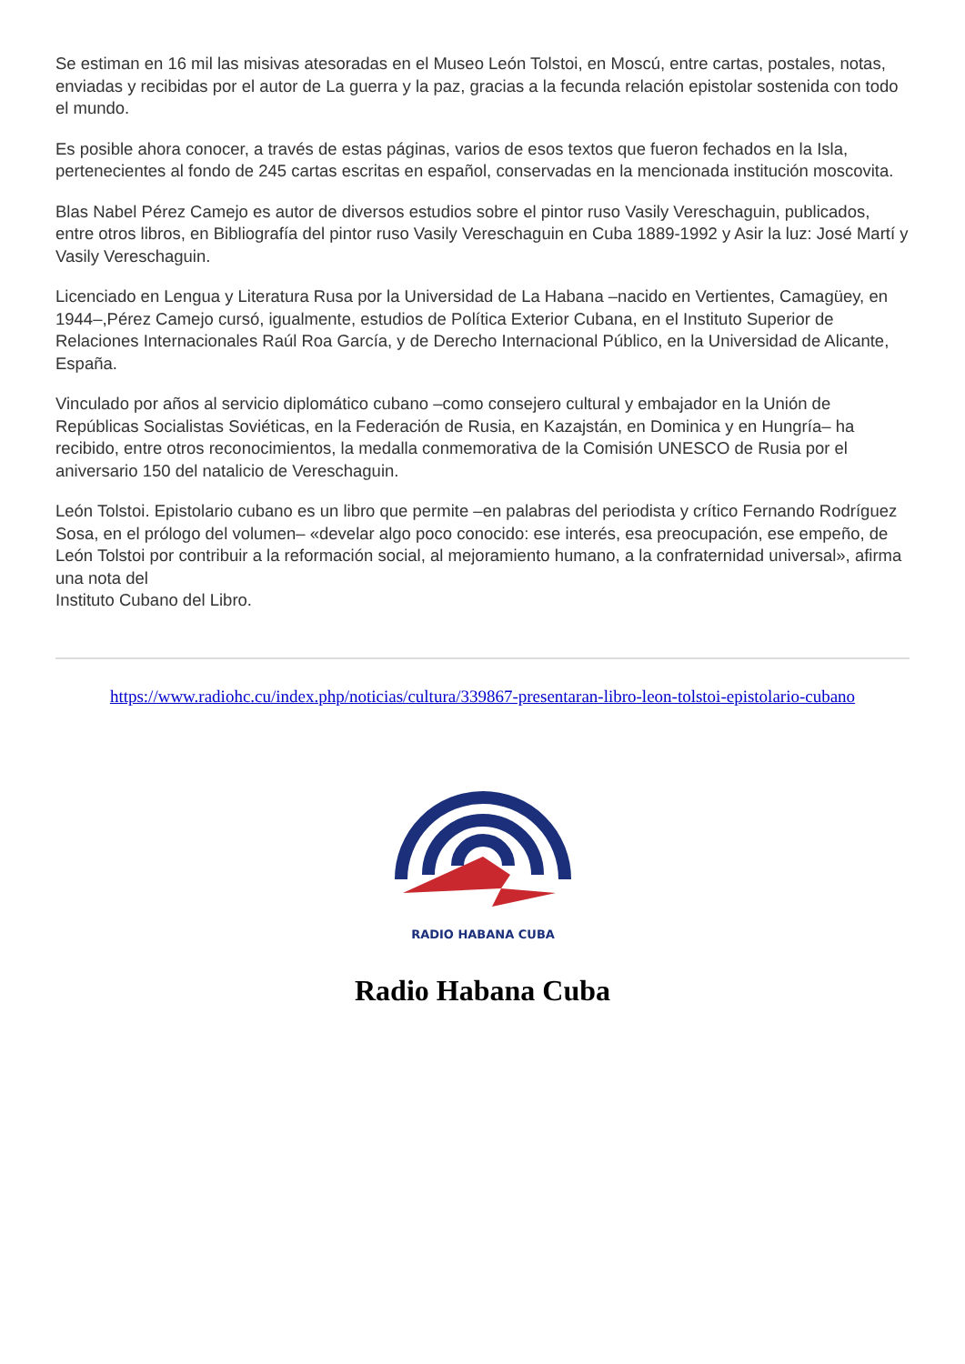Se estiman en 16 mil las misivas atesoradas en el Museo León Tolstoi, en Moscú, entre cartas, postales, notas, enviadas y recibidas por el autor de La guerra y la paz, gracias a la fecunda relación epistolar sostenida con todo el mundo.
Es posible ahora conocer, a través de estas páginas, varios de esos textos que fueron fechados en la Isla, pertenecientes al fondo de 245 cartas escritas en español, conservadas en la mencionada institución moscovita.
Blas Nabel Pérez Camejo es autor de diversos estudios sobre el pintor ruso Vasily Vereschaguin, publicados, entre otros libros, en Bibliografía del pintor ruso Vasily Vereschaguin en Cuba 1889-1992 y Asir la luz: José Martí y Vasily Vereschaguin.
Licenciado en Lengua y Literatura Rusa por la Universidad de La Habana –nacido en Vertientes, Camagüey, en 1944–,Pérez Camejo cursó, igualmente, estudios de Política Exterior Cubana, en el Instituto Superior de Relaciones Internacionales Raúl Roa García, y de Derecho Internacional Público, en la Universidad de Alicante, España.
Vinculado por años al servicio diplomático cubano –como consejero cultural y embajador en la Unión de Repúblicas Socialistas Soviéticas, en la Federación de Rusia, en Kazajstán, en Dominica y en Hungría– ha recibido, entre otros reconocimientos, la medalla conmemorativa de la Comisión UNESCO de Rusia por el aniversario 150 del natalicio de Vereschaguin.
León Tolstoi. Epistolario cubano es un libro que permite –en palabras del periodista y crítico Fernando Rodríguez Sosa, en el prólogo del volumen– «develar algo poco conocido: ese interés, esa preocupación, ese empeño, de León Tolstoi por contribuir a la reformación social, al mejoramiento humano, a la confraternidad universal», afirma una nota del
Instituto Cubano del Libro.
https://www.radiohc.cu/index.php/noticias/cultura/339867-presentaran-libro-leon-tolstoi-epistolario-cubano
RADIO HABANA CUBA
Radio Habana Cuba